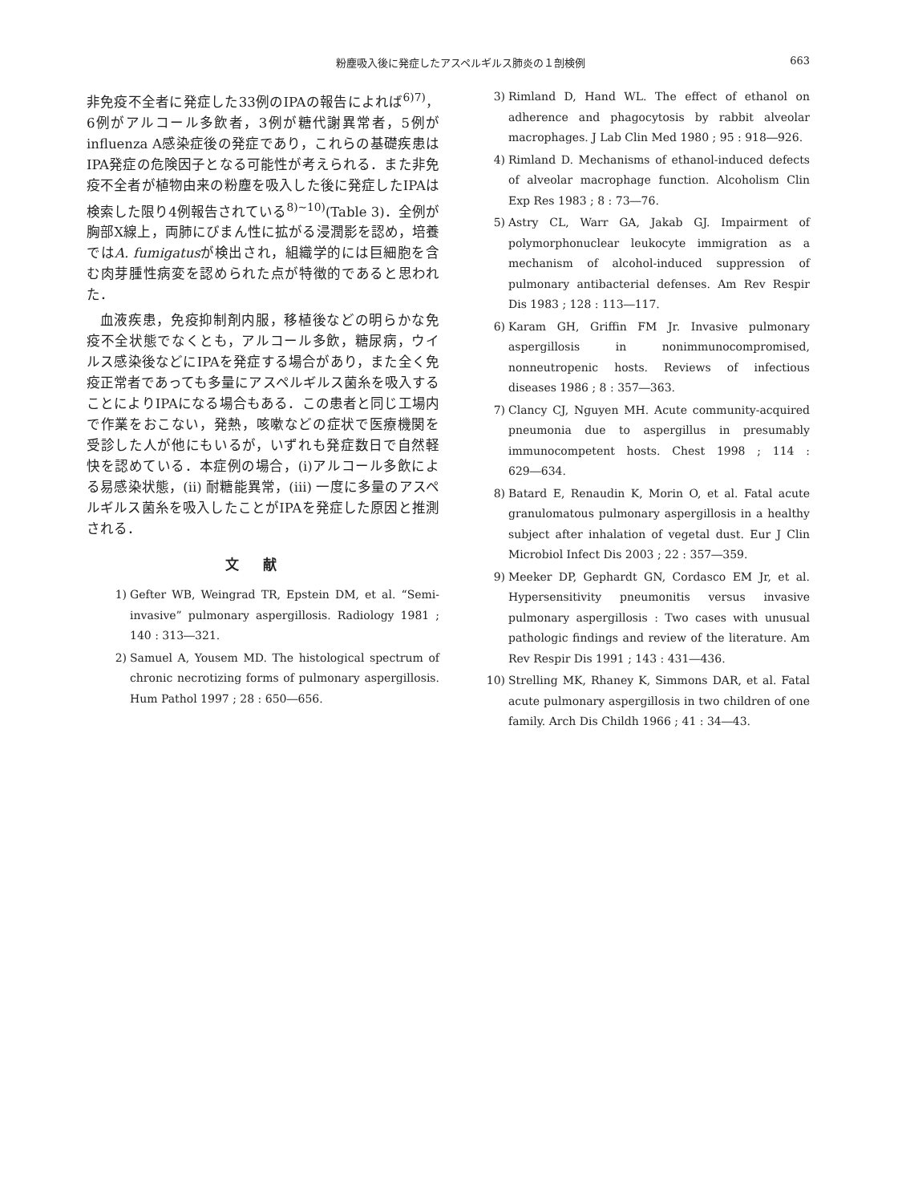粉塵吸入後に発症したアスペルギルス肺炎の１剖検例 663
非免疫不全者に発症した33例のIPAの報告によれば<sup>6)7)</sup>，6例がアルコール多飲者，3例が糖代謝異常者，5例がinfluenza A感染症後の発症であり，これらの基礎疾患はIPA発症の危険因子となる可能性が考えられる．また非免疫不全者が植物由来の粉塵を吸入した後に発症したIPAは検索した限り4例報告されている<sup>8)~10)</sup>(Table 3)．全例が胸部X線上，両肺にびまん性に拡がる浸潤影を認め，培養ではA. fumigatusが検出され，組織学的には巨細胞を含む肉芽腫性病変を認められた点が特徴的であると思われた．
血液疾患，免疫抑制剤内服，移植後などの明らかな免疫不全状態でなくとも，アルコール多飲，糖尿病，ウイルス感染後などにIPAを発症する場合があり，また全く免疫正常者であっても多量にアスペルギルス菌糸を吸入することによりIPAになる場合もある．この患者と同じ工場内で作業をおこない，発熱，咳嗽などの症状で医療機関を受診した人が他にもいるが，いずれも発症数日で自然軽快を認めている．本症例の場合，(i)アルコール多飲による易感染状態，(ii) 耐糖能異常，(iii) 一度に多量のアスペルギルス菌糸を吸入したことがIPAを発症した原因と推測される．
文献
1) Gefter WB, Weingrad TR, Epstein DM, et al. “Semi-invasive” pulmonary aspergillosis. Radiology 1981 ; 140 : 313―321.
2) Samuel A, Yousem MD. The histological spectrum of chronic necrotizing forms of pulmonary aspergillosis. Hum Pathol 1997 ; 28 : 650―656.
3) Rimland D, Hand WL. The effect of ethanol on adherence and phagocytosis by rabbit alveolar macrophages. J Lab Clin Med 1980 ; 95 : 918―926.
4) Rimland D. Mechanisms of ethanol-induced defects of alveolar macrophage function. Alcoholism Clin Exp Res 1983 ; 8 : 73―76.
5) Astry CL, Warr GA, Jakab GJ. Impairment of polymorphonuclear leukocyte immigration as a mechanism of alcohol-induced suppression of pulmonary antibacterial defenses. Am Rev Respir Dis 1983 ; 128 : 113―117.
6) Karam GH, Griffin FM Jr. Invasive pulmonary aspergillosis in nonimmunocompromised, nonneutropenic hosts. Reviews of infectious diseases 1986 ; 8 : 357―363.
7) Clancy CJ, Nguyen MH. Acute community-acquired pneumonia due to aspergillus in presumably immunocompetent hosts. Chest 1998 ; 114 : 629―634.
8) Batard E, Renaudin K, Morin O, et al. Fatal acute granulomatous pulmonary aspergillosis in a healthy subject after inhalation of vegetal dust. Eur J Clin Microbiol Infect Dis 2003 ; 22 : 357―359.
9) Meeker DP, Gephardt GN, Cordasco EM Jr, et al. Hypersensitivity pneumonitis versus invasive pulmonary aspergillosis : Two cases with unusual pathologic findings and review of the literature. Am Rev Respir Dis 1991 ; 143 : 431―436.
10) Strelling MK, Rhaney K, Simmons DAR, et al. Fatal acute pulmonary aspergillosis in two children of one family. Arch Dis Childh 1966 ; 41 : 34―43.